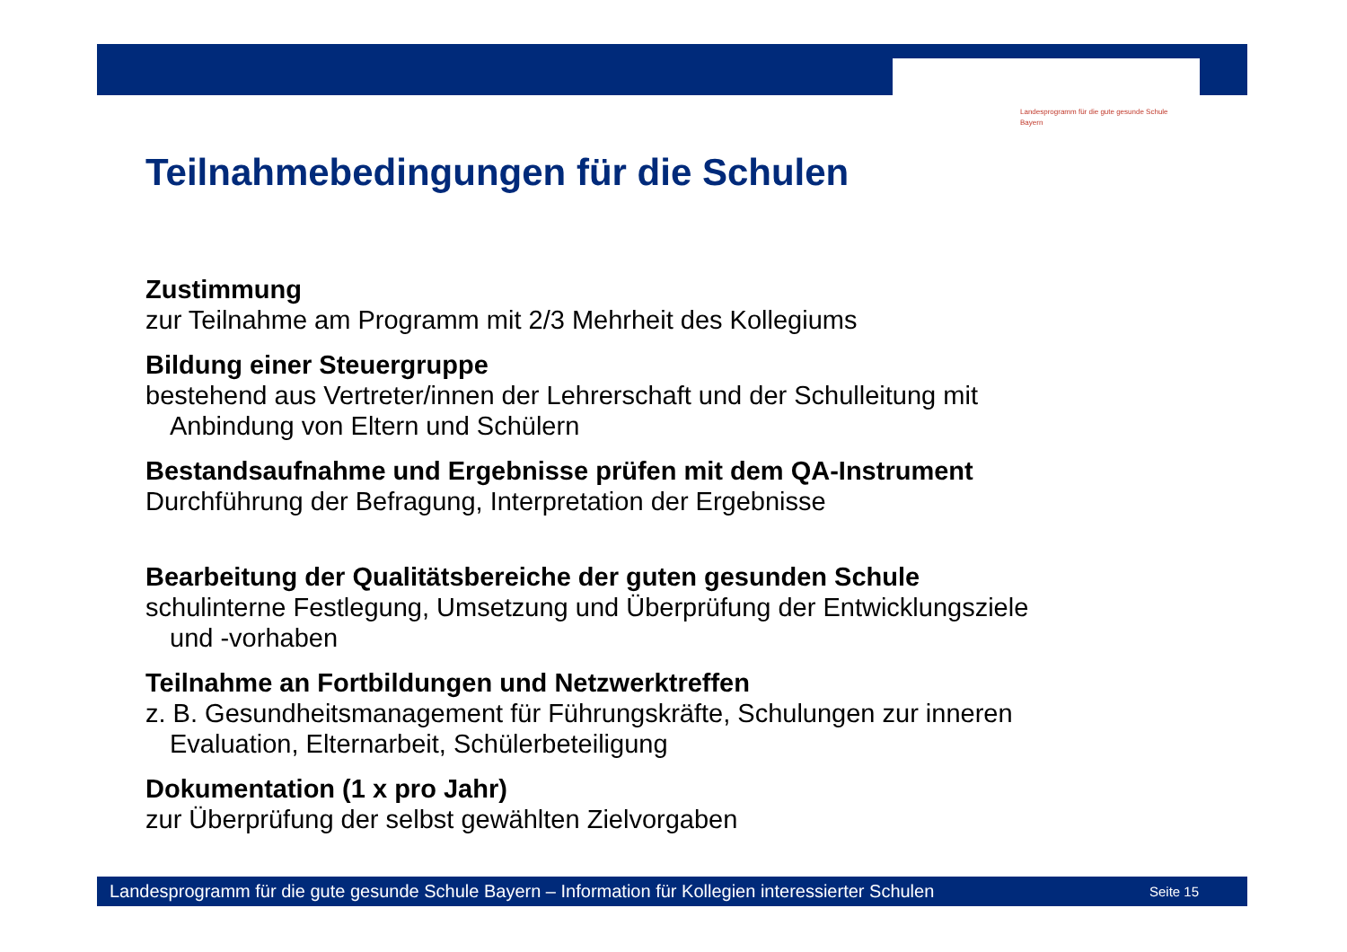Landesprogramm für die gute gesunde Schule
Bayern
Teilnahmebedingungen für die Schulen
Zustimmung
zur Teilnahme am Programm mit 2/3 Mehrheit des Kollegiums
Bildung einer Steuergruppe
bestehend aus Vertreter/innen der Lehrerschaft und der Schulleitung mit
Anbindung von Eltern und Schülern
Bestandsaufnahme und Ergebnisse prüfen mit dem QA-Instrument
Durchführung der Befragung, Interpretation der Ergebnisse
Bearbeitung der Qualitätsbereiche der guten gesunden Schule
schulinterne Festlegung, Umsetzung und Überprüfung der Entwicklungsziele
und -vorhaben
Teilnahme an Fortbildungen und Netzwerktreffen
z. B. Gesundheitsmanagement für Führungskräfte, Schulungen zur inneren
Evaluation, Elternarbeit, Schülerbeteiligung
Dokumentation (1 x pro Jahr)
zur Überprüfung der selbst gewählten Zielvorgaben
Landesprogramm für die gute gesunde Schule Bayern – Information für Kollegien interessierter Schulen Seite 15